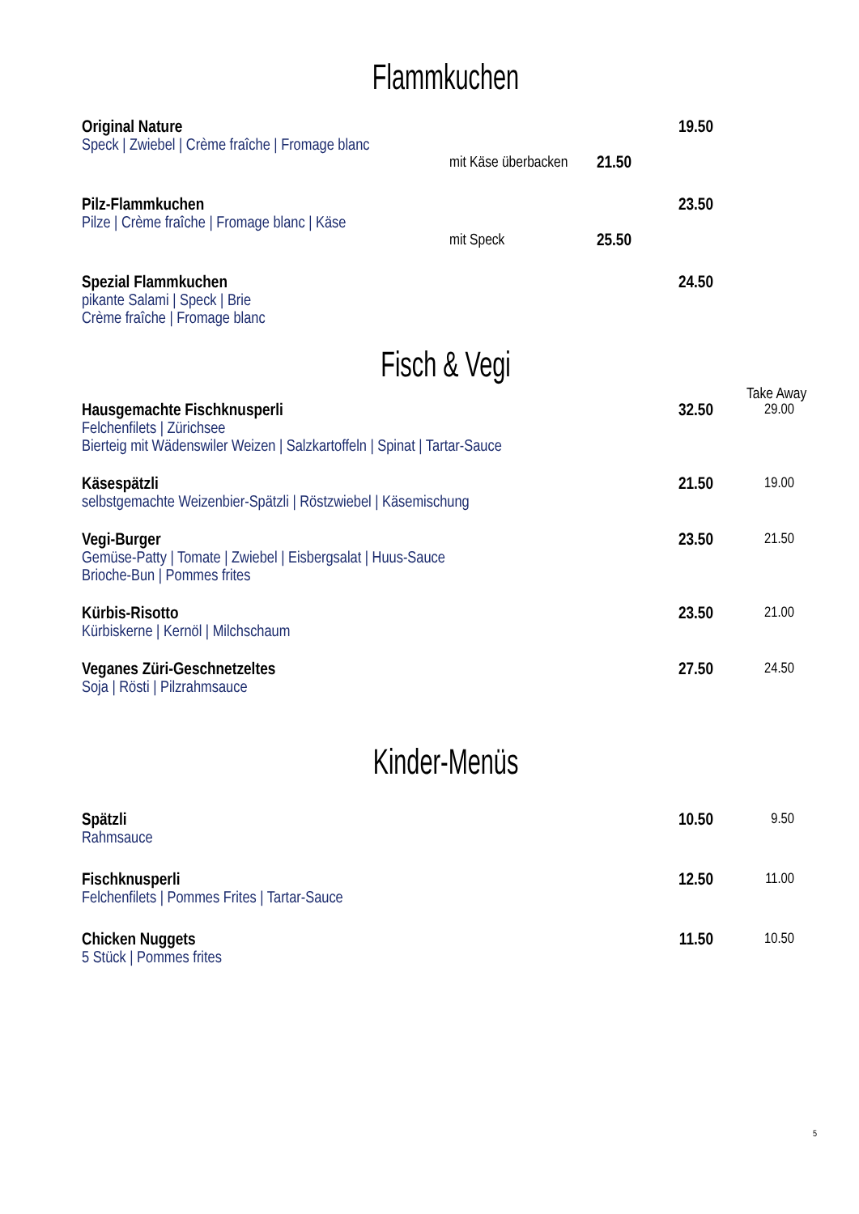Flammkuchen
19.50
Original Nature
Speck | Zwiebel | Crème fraîche | Fromage blanc
mit Käse überbacken 21.50
23.50
Pilz-Flammkuchen
Pilze | Crème fraîche | Fromage blanc | Käse
mit Speck 25.50
24.50
Spezial Flammkuchen
pikante Salami | Speck | Brie
Crème fraîche | Fromage blanc
Fisch & Vegi
Take Away
32.50 29.00
Hausgemachte Fischknusperli
Felchenfilets | Zürichsee
Bierteig mit Wädenswiler Weizen | Salzkartoffeln | Spinat | Tartar-Sauce
21.50 19.00
Käsespätzli
selbstgemachte Weizenbier-Spätzli | Röstzwiebel | Käsemischung
23.50 21.50
Vegi-Burger
Gemüse-Patty | Tomate | Zwiebel | Eisbergsalat | Huus-Sauce
Brioche-Bun | Pommes frites
23.50 21.00
Kürbis-Risotto
Kürbiskerne | Kernöl | Milchschaum
27.50 24.50
Veganes Züri-Geschnetzeltes
Soja | Rösti | Pilzrahmsauce
Kinder-Menüs
10.50 9.50
Spätzli
Rahmsauce
12.50 11.00
Fischknusperli
Felchenfilets | Pommes Frites | Tartar-Sauce
11.50 10.50
Chicken Nuggets
5 Stück | Pommes frites
5